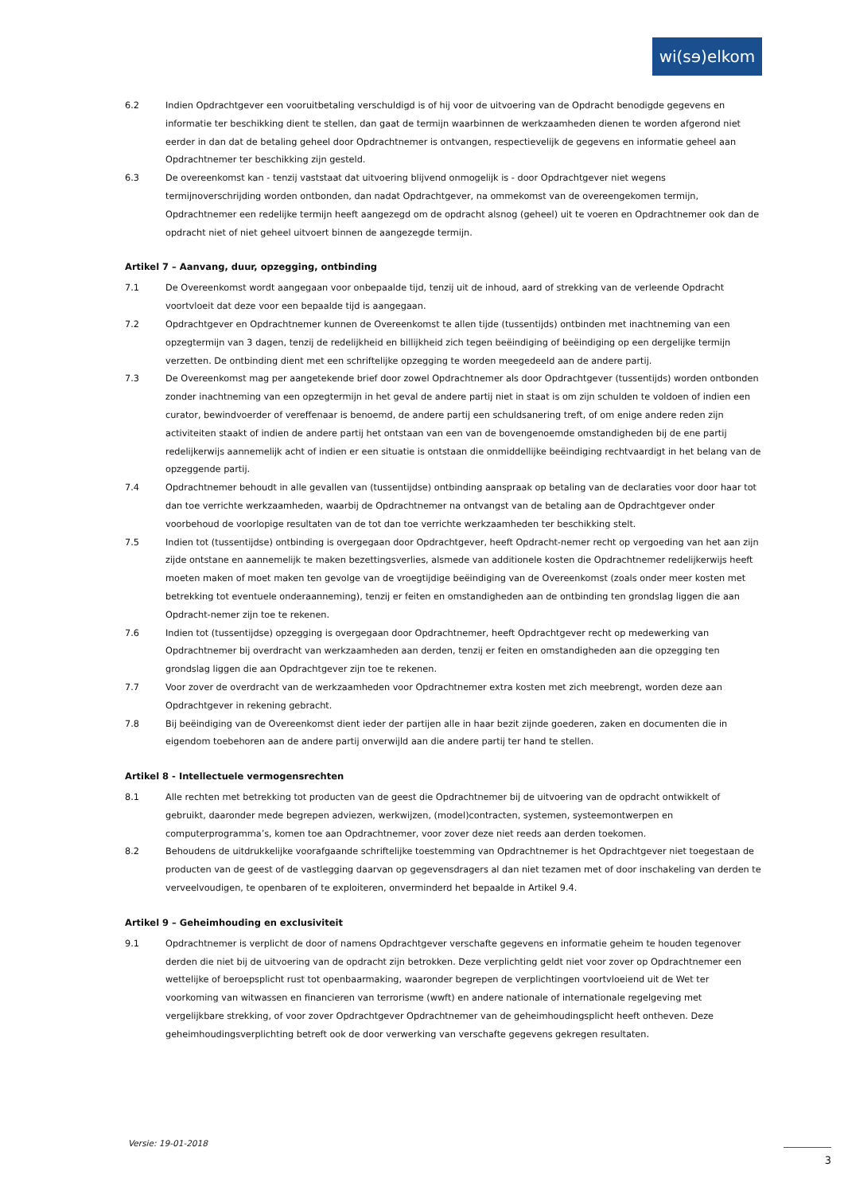wi(sɘ)elkom
6.2 Indien Opdrachtgever een vooruitbetaling verschuldigd is of hij voor de uitvoering van de Opdracht benodigde gegevens en informatie ter beschikking dient te stellen, dan gaat de termijn waarbinnen de werkzaamheden dienen te worden afgerond niet eerder in dan dat de betaling geheel door Opdrachtnemer is ontvangen, respectievelijk de gegevens en informatie geheel aan Opdrachtnemer ter beschikking zijn gesteld.
6.3 De overeenkomst kan - tenzij vaststaat dat uitvoering blijvend onmogelijk is - door Opdrachtgever niet wegens termijnoverschrijding worden ontbonden, dan nadat Opdrachtgever, na ommekomst van de overeengekomen termijn, Opdrachtnemer een redelijke termijn heeft aangezegd om de opdracht alsnog (geheel) uit te voeren en Opdrachtnemer ook dan de opdracht niet of niet geheel uitvoert binnen de aangezegde termijn.
Artikel 7 – Aanvang, duur, opzegging, ontbinding
7.1 De Overeenkomst wordt aangegaan voor onbepaalde tijd, tenzij uit de inhoud, aard of strekking van de verleende Opdracht voortvloeit dat deze voor een bepaalde tijd is aangegaan.
7.2 Opdrachtgever en Opdrachtnemer kunnen de Overeenkomst te allen tijde (tussentijds) ontbinden met inachtneming van een opzegtermijn van 3 dagen, tenzij de redelijkheid en billijkheid zich tegen beëindiging of beëindiging op een dergelijke termijn verzetten. De ontbinding dient met een schriftelijke opzegging te worden meegedeeld aan de andere partij.
7.3 De Overeenkomst mag per aangetekende brief door zowel Opdrachtnemer als door Opdrachtgever (tussentijds) worden ontbonden zonder inachtneming van een opzegtermijn in het geval de andere partij niet in staat is om zijn schulden te voldoen of indien een curator, bewindvoerder of vereffenaar is benoemd, de andere partij een schuldsanering treft, of om enige andere reden zijn activiteiten staakt of indien de andere partij het ontstaan van een van de bovengenoemde omstandigheden bij de ene partij redelijkerwijs aannemelijk acht of indien er een situatie is ontstaan die onmiddellijke beëindiging rechtvaardigt in het belang van de opzeggende partij.
7.4 Opdrachtnemer behoudt in alle gevallen van (tussentijdse) ontbinding aanspraak op betaling van de declaraties voor door haar tot dan toe verrichte werkzaamheden, waarbij de Opdrachtnemer na ontvangst van de betaling aan de Opdrachtgever onder voorbehoud de voorlopige resultaten van de tot dan toe verrichte werkzaamheden ter beschikking stelt.
7.5 Indien tot (tussentijdse) ontbinding is overgegaan door Opdrachtgever, heeft Opdracht-nemer recht op vergoeding van het aan zijn zijde ontstane en aannemelijk te maken bezettingsverlies, alsmede van additionele kosten die Opdrachtnemer redelijkerwijs heeft moeten maken of moet maken ten gevolge van de vroegtijdige beëindiging van de Overeenkomst (zoals onder meer kosten met betrekking tot eventuele onderaanneming), tenzij er feiten en omstandigheden aan de ontbinding ten grondslag liggen die aan Opdracht-nemer zijn toe te rekenen.
7.6 Indien tot (tussentijdse) opzegging is overgegaan door Opdrachtnemer, heeft Opdrachtgever recht op medewerking van Opdrachtnemer bij overdracht van werkzaamheden aan derden, tenzij er feiten en omstandigheden aan die opzegging ten grondslag liggen die aan Opdrachtgever zijn toe te rekenen.
7.7 Voor zover de overdracht van de werkzaamheden voor Opdrachtnemer extra kosten met zich meebrengt, worden deze aan Opdrachtgever in rekening gebracht.
7.8 Bij beëindiging van de Overeenkomst dient ieder der partijen alle in haar bezit zijnde goederen, zaken en documenten die in eigendom toebehoren aan de andere partij onverwijld aan die andere partij ter hand te stellen.
Artikel 8 - Intellectuele vermogensrechten
8.1 Alle rechten met betrekking tot producten van de geest die Opdrachtnemer bij de uitvoering van de opdracht ontwikkelt of gebruikt, daaronder mede begrepen adviezen, werkwijzen, (model)contracten, systemen, systeemontwerpen en computerprogramma’s, komen toe aan Opdrachtnemer, voor zover deze niet reeds aan derden toekomen.
8.2 Behoudens de uitdrukkelijke voorafgaande schriftelijke toestemming van Opdrachtnemer is het Opdrachtgever niet toegestaan de producten van de geest of de vastlegging daarvan op gegevensdragers al dan niet tezamen met of door inschakeling van derden te verveelvoudigen, te openbaren of te exploiteren, onverminderd het bepaalde in Artikel 9.4.
Artikel 9 – Geheimhouding en exclusiviteit
9.1 Opdrachtnemer is verplicht de door of namens Opdrachtgever verschafte gegevens en informatie geheim te houden tegenover derden die niet bij de uitvoering van de opdracht zijn betrokken. Deze verplichting geldt niet voor zover op Opdrachtnemer een wettelijke of beroepsplicht rust tot openbaarmaking, waaronder begrepen de verplichtingen voortvloeiend uit de Wet ter voorkoming van witwassen en financieren van terrorisme (wwft) en andere nationale of internationale regelgeving met vergelijkbare strekking, of voor zover Opdrachtgever Opdrachtnemer van de geheimhoudingsplicht heeft ontheven. Deze geheimhoudingsverplichting betreft ook de door verwerking van verschafte gegevens gekregen resultaten.
Versie: 19-01-2018
3